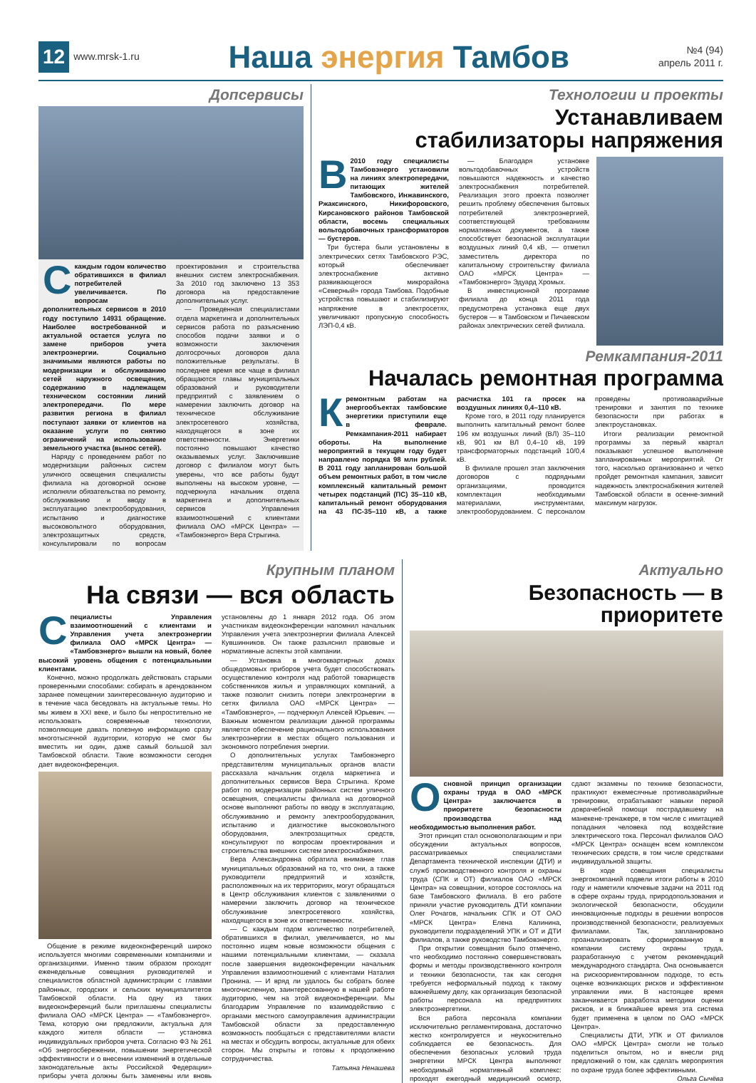12
www.mrsk-1.ru
Наша энергия Тамбов
№4 (94)
апрель 2011 г.
Допсервисы
Скаждым годом количество обратившихся в филиал потребителей увеличивается. По вопросам дополнительных сервисов в 2010 году поступило 14931 обращение. Наиболее востребованной и актуальной остается услуга по замене приборов учета электроэнергии. Социально значимыми являются работы по модернизации и обслуживанию сетей наружного освещения, содержанию в надлежащем техническом состоянии линий электропередачи. По мере развития региона в филиал поступают заявки от клиентов на оказание услуги по снятию ограничений на использование земельного участка (вынос сетей).
Наряду с проведением работ по модернизации районных систем уличного освещения специалисты филиала на договорной основе исполняли обязательства по ремонту, обслуживанию и вводу в эксплуатацию электрооборудования, испытанию и диагностике высоковольтного оборудования, электрозащитных средств, консультировали по вопросам проектирования и строительства внешних систем электроснабжения. За 2010 год заключено 13 353 договора на предоставление дополнительных услуг.
— Проведенная специалистами отдела маркетинга и дополнительных сервисов работа по разъяснению способов подачи заявки и о возможности заключения долгосрочных договоров дала положительные результаты. В последнее время все чаще в филиал обращаются главы муниципальных образований и руководители предприятий с заявлением о намерении заключить договор на техническое обслуживание электросетевого хозяйства, находящегося в зоне их ответственности. Энергетики постоянно повышают качество оказываемых услуг. Заключившие договор с филиалом могут быть уверены, что все работы будут выполнены на высоком уровне, — подчеркнула начальник отдела маркетинга и дополнительных сервисов Управления взаимоотношений с клиентами филиала ОАО «МРСК Центра» — «Тамбовэнерго» Вера Стрыгина.
Технологии и проекты
Устанавливаем
стабилизаторы напряжения
В 2010 году специалисты Тамбовэнерго установили на линиях электропередачи, питающих жителей Тамбовского, Инжавинского, Ржаксинского, Никифоровского, Кирсановского районов Тамбовской области, восемь специальных вольтодобавочных трансформаторов — бустеров.
Три бустера были установлены в электрических сетях Тамбовского РЭС, который обеспечивает электроснабжение активно развивающегося микрорайона «Северный» города Тамбова. Подобные устройства повышают и стабилизируют напряжение в электросетях, увеличивают пропускную способность ЛЭП-0,4 кВ.
— Благодаря установке вольтодобавочных устройств повышаются надежность и качество электроснабжения потребителей. Реализация этого проекта позволяет решить проблему обеспечения бытовых потребителей электроэнергией, соответствующей требованиям нормативных документов, а также способствует безопасной эксплуатации воздушных линий 0,4 кВ, — отметил заместитель директора по капитальному строительству филиала ОАО «МРСК Центра» — «Тамбовэнерго» Эдуард Хромых.
В инвестиционной программе филиала до конца 2011 года предусмотрена установка еще двух бустеров — в Тамбовском и Пичаевском районах электрических сетей филиала.
Ремкампания-2011
Началась ремонтная программа
Кремонтным работам на энергообъектах тамбовские энергетики приступили еще в феврале. Ремкампания-2011 набирает обороты. На выполнение мероприятий в текущем году будет направлено порядка 98 млн рублей. В 2011 году запланирован большой объем ремонтных работ, в том числе комплексный капитальный ремонт четырех подстанций (ПС) 35–110 кВ, капитальный ремонт оборудования на 43 ПС-35–110 кВ, а также расчистка 101 га просек на воздушных линиях 0,4–110 кВ.
Кроме того, в 2011 году планируется выполнить капитальный ремонт более 196 км воздушных линий (ВЛ) 35–110 кВ, 901 км ВЛ 0,4–10 кВ, 199 трансформаторных подстанций 10/0,4 кВ.
В филиале прошел этап заключения договоров с подрядными организациями, проводится комплектация необходимыми материалами, инструментами, электрооборудованием. С персоналом проведены противоаварийные тренировки и занятия по технике безопасности при работах в электроустановках.
Итоги реализации ремонтной программы за первый квартал показывают успешное выполнение запланированных мероприятий. От того, насколько организованно и четко пройдет ремонтная кампания, зависит надежность электроснабжения жителей Тамбовской области в осенне-зимний максимум нагрузок.
Крупным планом
На связи — вся область
Специалисты Управления взаимоотношений с клиентами и Управления учета электроэнергии филиала ОАО «МРСК Центра» — «Тамбовэнерго» вышли на новый, более высокий уровень общения с потенциальными клиентами.
Конечно, можно продолжать действовать старыми проверенными способами: собирать в арендованном заранее помещении заинтересованную аудиторию и в течение часа беседовать на актуальные темы. Но мы живем в XXI веке, и было бы непростительно не использовать современные технологии, позволяющие давать полезную информацию сразу многотысячной аудитории, которую не смог бы вместить ни один, даже самый большой зал Тамбовской области. Такие возможности сегодня дает видеоконференция.
Общение в режиме видеоконференций широко используется многими современными компаниями и организациями. Именно таким образом проходят еженедельные совещания руководителей и специалистов областной администрации с главами районных, городских и сельских муниципалитетов Тамбовской области. На одну из таких видеоконференций были приглашены специалисты филиала ОАО «МРСК Центра» — «Тамбовэнерго». Тема, которую они предложили, актуальна для каждого жителя области — установка индивидуальных приборов учета. Согласно ФЗ № 261 «Об энергосбережении, повышении энергетической эффективности и о внесении изменений в отдельные законодательные акты Российской Федерации» приборы учета должны быть заменены или вновь установлены до 1 января 2012 года. Об этом участникам видеоконференции напомнил начальник Управления учета электроэнергии филиала Алексей Кувшинников. Он также разъяснил правовые и нормативные аспекты этой кампании.
— Установка в многоквартирных домах общедомовых приборов учета будет способствовать осуществлению контроля над работой товариществ собственников жилья и управляющих компаний, а также позволит снизить потери электроэнергии в сетях филиала ОАО «МРСК Центра» — «Тамбовэнерго», — подчеркнул Алексей Юрьевич. — Важным моментом реализации данной программы является обеспечение рационального использования электроэнергии в местах общего пользования и экономного потребления энергии.
О дополнительных услугах Тамбовэнерго представителям муниципальных органов власти рассказала начальник отдела маркетинга и дополнительных сервисов Вера Стрыгина. Кроме работ по модернизации районных систем уличного освещения, специалисты филиала на договорной основе выполняют работы по вводу в эксплуатацию, обслуживанию и ремонту электрооборудования, испытанию и диагностике высоковольтного оборудования, электрозащитных средств, консультируют по вопросам проектирования и строительства внешних систем электроснабжения.
Вера Александровна обратила внимание глав муниципальных образований на то, что они, а также руководители предприятий и хозяйств, расположенных на их территориях, могут обращаться в Центр обслуживания клиентов с заявлениями о намерении заключить договор на техническое обслуживание электросетевого хозяйства, находящегося в зоне их ответственности.
— С каждым годом количество потребителей, обратившихся в филиал, увеличивается, но мы постоянно ищем новые возможности общения с нашими потенциальными клиентами, — сказала после завершения видеоконференции начальник Управления взаимоотношений с клиентами Наталия Пронина. — И вряд ли удалось бы собрать более многочисленную, заинтересованную в нашей работе аудиторию, чем на этой видеоконференции. Мы благодарим Управление по взаимодействию с органами местного самоуправления администрации Тамбовской области за предоставленную возможность пообщаться с представителями власти на местах и обсудить вопросы, актуальные для обеих сторон. Мы открыты и готовы к продолжению сотрудничества.
Татьяна Ненашева
Актуально
Безопасность — в приоритете
Основной принцип организации охраны труда в ОАО «МРСК Центра» заключается в приоритете безопасности производства над необходимостью выполнения работ.
Этот принцип стал основополагающим и при обсуждении актуальных вопросов, рассматриваемых специалистами Департамента технической инспекции (ДТИ) и служб производственного контроля и охраны труда (СПК и ОТ) филиалов ОАО «МРСК Центра» на совещании, которое состоялось на базе Тамбовского филиала. В его работе приняли участие руководитель ДТИ компании Олег Рочагов, начальник СПК и ОТ ОАО «МРСК Центра» Елена Калинина, руководители подразделений УПК и ОТ и ДТИ филиалов, а также руководство Тамбовэнерго.
При открытии совещания было отмечено, что необходимо постоянно совершенствовать формы и методы производственного контроля и техники безопасности, так как сегодня требуется неформальный подход к такому важнейшему делу, как организация безопасной работы персонала на предприятиях электроэнергетики.
Вся работа персонала компании исключительно регламентирована, достаточно жестко контролируется и неукоснительно соблюдается ее безопасность. Для обеспечения безопасных условий труда энергетики МРСК Центра выполняют необходимый нормативный комплекс: проходят ежегодный медицинский осмотр, сдают экзамены по технике безопасности, практикуют ежемесячные противоаварийные тренировки, отрабатывают навыки первой доврачебной помощи пострадавшему на манекене-тренажере, в том числе с имитацией попадания человека под воздействие электрического тока. Персонал филиалов ОАО «МРСК Центра» оснащен всем комплексом технических средств, в том числе средствами индивидуальной защиты.
В ходе совещания специалисты энергокомпаний подвели итоги работы в 2010 году и наметили ключевые задачи на 2011 год в сфере охраны труда, природопользования и экологической безопасности, обсудили инновационные подходы в решении вопросов производственной безопасности, реализуемых филиалами. Так, запланировано проанализировать сформированную в компании систему охраны труда, разработанную с учетом рекомендаций международного стандарта. Она основывается на рискоориентированном подходе, то есть оценке возникающих рисков и эффективном управлении ими. В настоящее время заканчивается разработка методики оценки рисков, и в ближайшее время эта система будет применена в целом по ОАО «МРСК Центра».
Специалисты ДТИ, УПК и ОТ филиалов ОАО «МРСК Центра» смогли не только поделиться опытом, но и внесли ряд предложений о том, как сделать мероприятия по охране труда более эффективными.
Ольга Сычёва